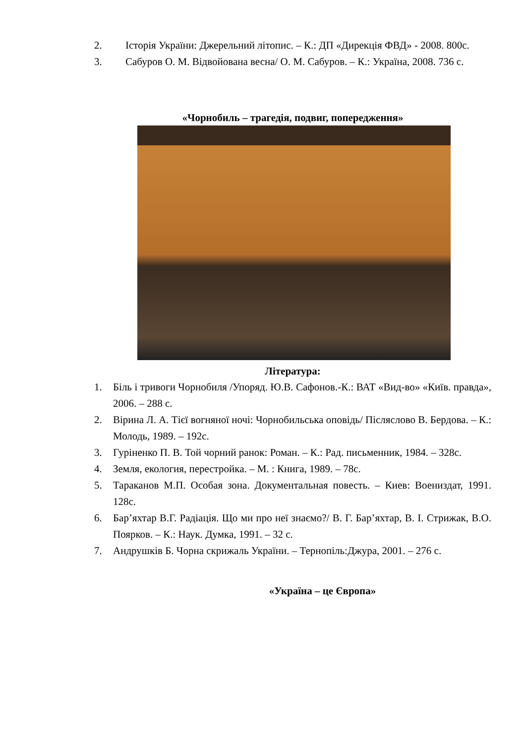2. Історія України: Джерельний літопис. – К.: ДП «Дирекція ФВД» - 2008. 800с.
3. Сабуров О. М. Відвойована весна/ О. М. Сабуров. – К.: Україна, 2008. 736 с.
«Чорнобиль – трагедія, подвиг, попередження»
Література:
1. Біль і тривоги Чорнобиля /Упоряд. Ю.В. Сафонов.-К.: ВАТ «Вид-во» «Київ. правда», 2006. – 288 с.
2. Віpина Л. А. Тієї вогняної ночі: Чорнобильська оповідь/ Післяслово В. Бердова. – К.: Молодь, 1989. – 192с.
3. Гуріненко П. В. Той чорний ранок: Роман. – К.: Рад. письменник, 1984. – 328с.
4. Земля, екология, перестройка. – М. : Книга, 1989. – 78с.
5. Тараканов М.П. Особая зона. Документальная повесть. – Киев: Воениздат, 1991. 128с.
6. Бар’яхтар В.Г. Радіація. Що ми про неї знаємо?/ В. Г. Бар’яхтар, В. І. Стрижак, В.О. Поярков. – К.: Наук. Думка, 1991. – 32 с.
7. Андрушків Б. Чорна скрижаль України. – Тернопіль:Джура, 2001. – 276 с.
«Україна – це Європа»